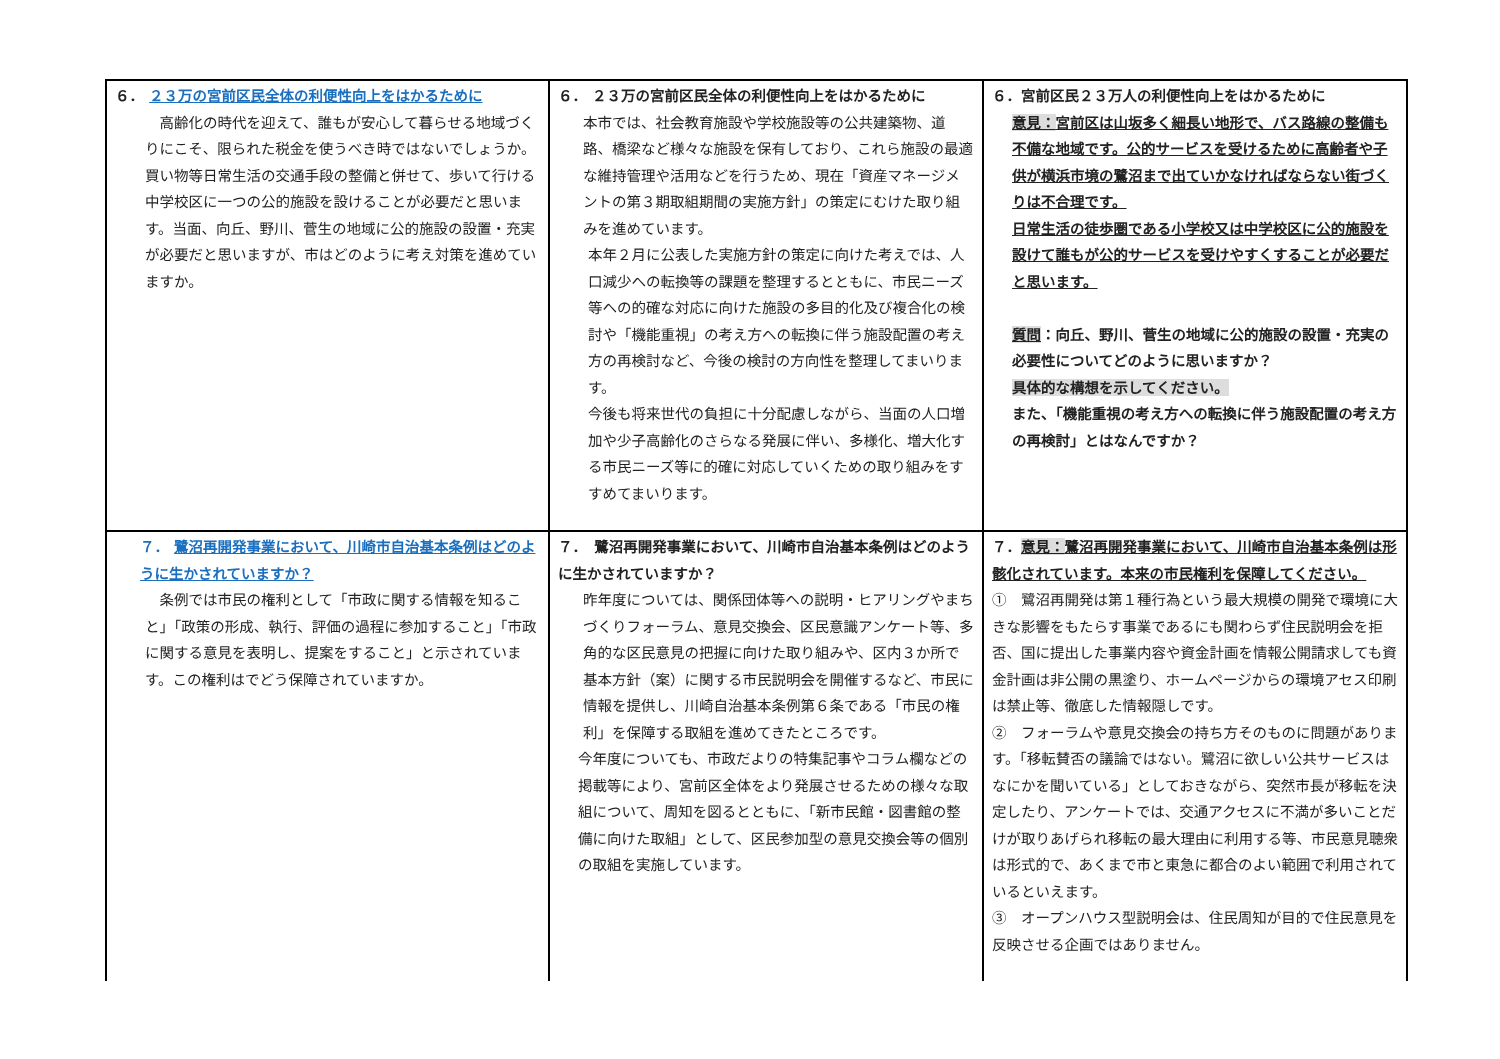| ６． ２３万の宮前区民全体の利便性向上をはかるために 高齢化の時代を迎えて、誰もが安心して暮らせる地域づくりにこそ、限られた税金を使うべき時ではないでしょうか。買い物等日常生活の交通手段の整備と併せて、歩いて行ける中学校区に一つの公的施設を設けることが必要だと思います。当面、向丘、野川、菅生の地域に公的施設の設置・充実が必要だと思いますが、市はどのように考え対策を進めていますか。 | ６． ２３万の宮前区民全体の利便性向上をはかるために 本市では、社会教育施設や学校施設等の公共建築物、道路、橋梁など様々な施設を保有しており、これら施設の最適な維持管理や活用などを行うため、現在「資産マネージメントの第３期取組期間の実施方針」の策定にむけた取り組みを進めています。 本年２月に公表した実施方針の策定に向けた考えでは、人口減少への転換等の課題を整理するとともに、市民ニーズ等への的確な対応に向けた施設の多目的化及び複合化の検討や「機能重視」の考え方への転換に伴う施設配置の考え方の再検討など、今後の検討の方向性を整理してまいります。 今後も将来世代の負担に十分配慮しながら、当面の人口増加や少子高齢化のさらなる発展に伴い、多様化、増大化する市民ニーズ等に的確に対応していくための取り組みをすすめてまいります。 | ６．宮前区民２３万人の利便性向上をはかるために 意見： 宮前区は山坂多く細長い地形で、バス路線の整備も不備な地域です。公的サービスを受けるために高齢者や子供が横浜市境の鷺沼まで出ていかなければならない街づくりは不合理です。 日常生活の徒歩圏である小学校又は中学校区に公的施設を設けて誰もが公的サービスを受けやすくすることが必要だと思います。 質問 ：向丘、野川、菅生の地域に公的施設の設置・充実の必要性についてどのように思いますか？ 具体的な構想を示してください。 また、「機能重視の考え方への転換に伴う施設配置の考え方の再検討」とはなんですか？ |
| ７． 鷺沼再開発事業において、川崎市自治基本条例はどのように生かされていますか？ 条例では市民の権利として「市政に関する情報を知ること」「政策の形成、執行、評価の過程に参加すること」「市政に関する意見を表明し、提案をすること」と示されています。この権利はでどう保障されていますか。 | ７． 鷺沼再開発事業において、川崎市自治基本条例はどのように生かされていますか？ 昨年度については、関係団体等への説明・ヒアリングやまちづくりフォーラム、意見交換会、区民意識アンケート等、多角的な区民意見の把握に向けた取り組みや、区内３か所で基本方針（案）に関する市民説明会を開催するなど、市民に情報を提供し、川崎自治基本条例第６条である「市民の権利」を保障する取組を進めてきたところです。 今年度についても、市政だよりの特集記事やコラム欄などの掲載等により、宮前区全体をより発展させるための様々な取組について、周知を図るとともに、「新市民館・図書館の整備に向けた取組」として、区民参加型の意見交換会等の個別の取組を実施しています。 | ７． 意見： 鷺沼再開発事業において、川崎市自治基本条例は形骸化されています。本来の市民権利を保障してください。 ① 鷺沼再開発は第１種行為という最大規模の開発で環境に大きな影響をもたらす事業であるにも関わらず住民説明会を拒否、国に提出した事業内容や資金計画を情報公開請求しても資金計画は非公開の黒塗り、ホームページからの環境アセス印刷は禁止等、徹底した情報隠しです。 ② フォーラムや意見交換会の持ち方そのものに問題があります。「移転賛否の議論ではない。鷺沼に欲しい公共サービスはなにかを聞いている」としておきながら、突然市長が移転を決定したり、アンケートでは、交通アクセスに不満が多いことだけが取りあげられ移転の最大理由に利用する等、市民意見聴衆は形式的で、あくまで市と東急に都合のよい範囲で利用されているといえます。 ③ オープンハウス型説明会は、住民周知が目的で住民意見を反映させる企画ではありません。 |